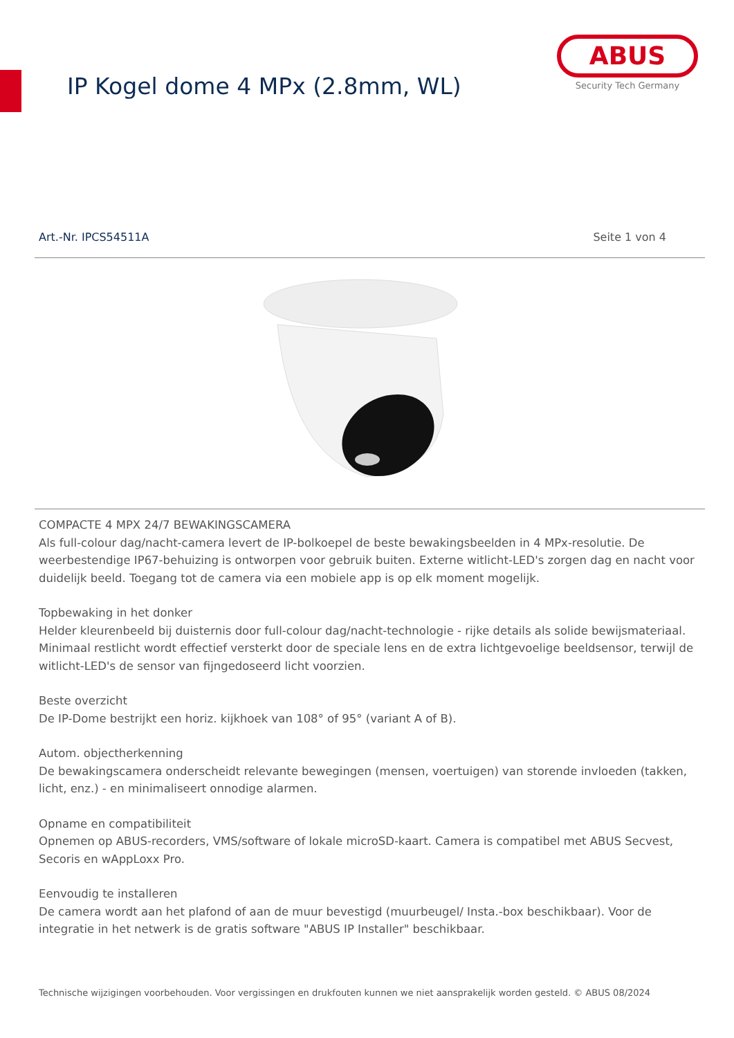IP Kogel dome 4 MPx (2.8mm, WL)
ABUS
Security Tech Germany
Art.-Nr. IPCS54511A Seite 1 von 4
COMPACTE 4 MPX 24/7 BEWAKINGSCAMERA
Als full-colour dag/nacht-camera levert de IP-bolkoepel de beste bewakingsbeelden in 4 MPx-resolutie. De weerbestendige IP67-behuizing is ontworpen voor gebruik buiten. Externe witlicht-LED's zorgen dag en nacht voor duidelijk beeld. Toegang tot de camera via een mobiele app is op elk moment mogelijk.
Topbewaking in het donker
Helder kleurenbeeld bij duisternis door full-colour dag/nacht-technologie - rijke details als solide bewijsmateriaal. Minimaal restlicht wordt effectief versterkt door de speciale lens en de extra lichtgevoelige beeldsensor, terwijl de witlicht-LED's de sensor van fijngedoseerd licht voorzien.
Beste overzicht
De IP-Dome bestrijkt een horiz. kijkhoek van 108° of 95° (variant A of B).
Autom. objectherkenning
De bewakingscamera onderscheidt relevante bewegingen (mensen, voertuigen) van storende invloeden (takken, licht, enz.) - en minimaliseert onnodige alarmen.
Opname en compatibiliteit
Opnemen op ABUS-recorders, VMS/software of lokale microSD-kaart. Camera is compatibel met ABUS Secvest, Secoris en wAppLoxx Pro.
Eenvoudig te installeren
De camera wordt aan het plafond of aan de muur bevestigd (muurbeugel/ Insta.-box beschikbaar). Voor de integratie in het netwerk is de gratis software "ABUS IP Installer" beschikbaar.
Technische wijzigingen voorbehouden. Voor vergissingen en drukfouten kunnen we niet aansprakelijk worden gesteld. © ABUS 08/2024